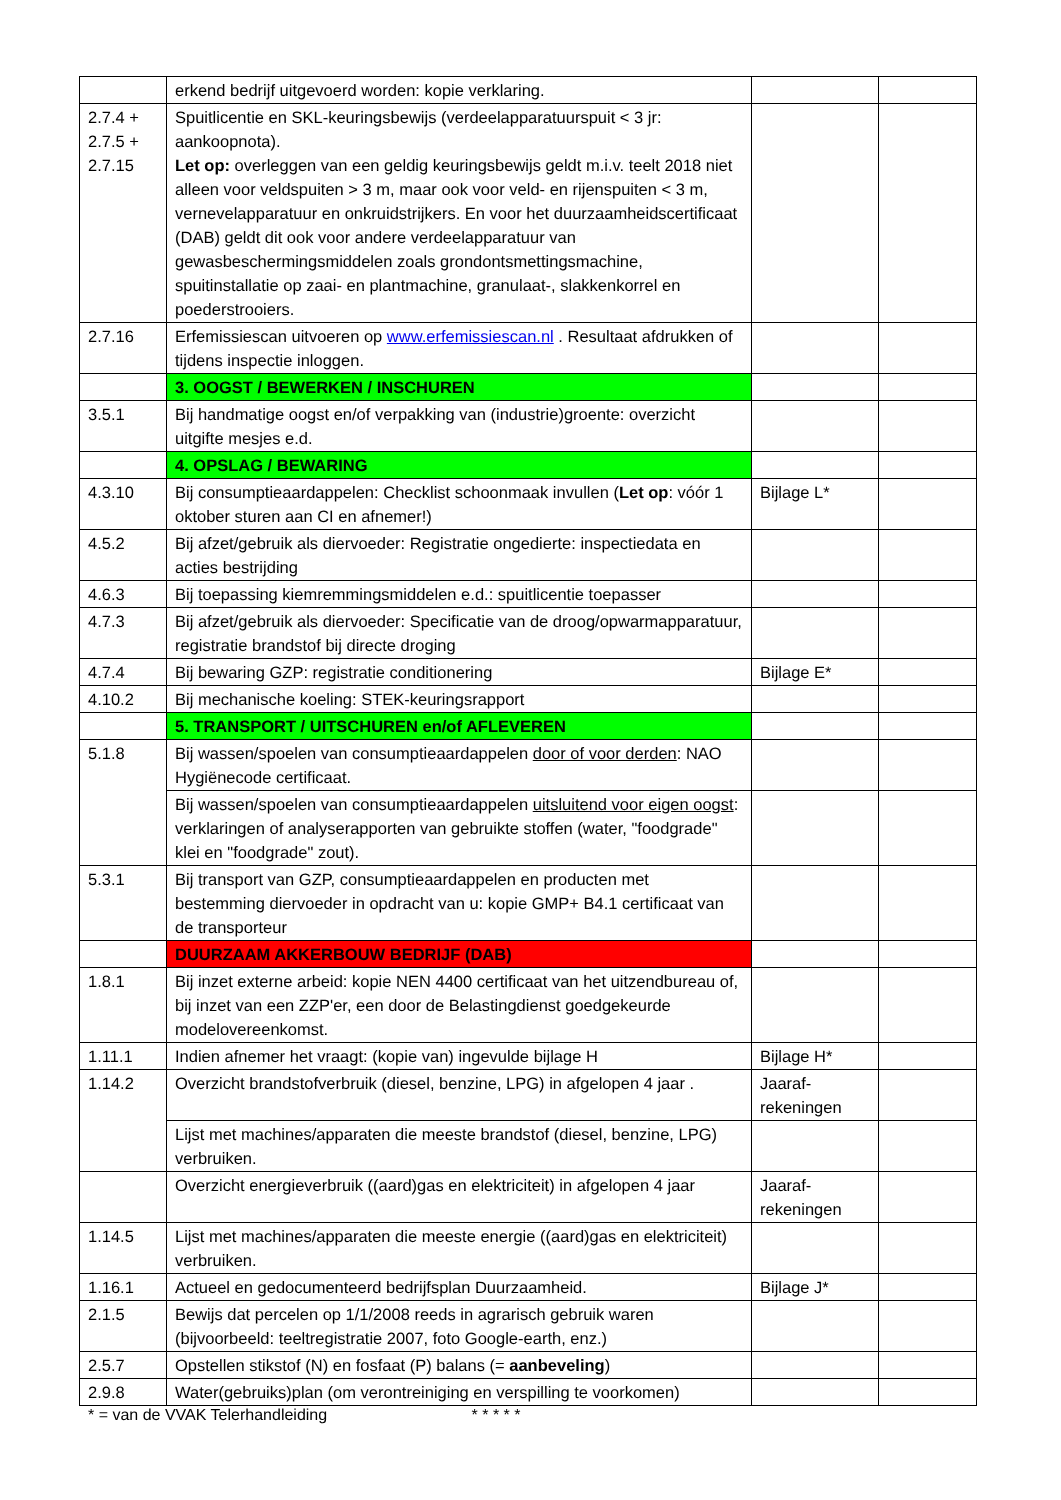| | erkend bedrijf uitgevoerd worden: kopie verklaring. | | |
| 2.7.4 + 2.7.5 + 2.7.15 | Spuitlicentie en SKL-keuringsbewijs (verdeelapparatuurspuit < 3 jr: aankoopnota). Let op: overleggen van een geldig keuringsbewijs geldt m.i.v. teelt 2018 niet alleen voor veldspuiten > 3 m, maar ook voor veld- en rijenspuiten < 3 m, vernevelapparatuur en onkruidstrijkers. En voor het duurzaamheidscertificaat (DAB) geldt dit ook voor andere verdeelapparatuur van gewasbeschermingsmiddelen zoals grondontsmettingsmachine, spuitinstallatie op zaai- en plantmachine, granulaat-, slakkenkorrel en poederstrooiers. | | |
| 2.7.16 | Erfemissiescan uitvoeren op www.erfemissiescan.nl . Resultaat afdrukken of tijdens inspectie inloggen. | | |
| | 3. OOGST / BEWERKEN / INSCHUREN | | |
| 3.5.1 | Bij handmatige oogst en/of verpakking van (industrie)groente: overzicht uitgifte mesjes e.d. | | |
| | 4. OPSLAG / BEWARING | | |
| 4.3.10 | Bij consumptieaardappelen: Checklist schoonmaak invullen ( Let op : vóór 1 oktober sturen aan CI en afnemer!) | Bijlage L* | |
| 4.5.2 | Bij afzet/gebruik als diervoeder: Registratie ongedierte: inspectiedata en acties bestrijding | | |
| 4.6.3 | Bij toepassing kiemremmingsmiddelen e.d.: spuitlicentie toepasser | | |
| 4.7.3 | Bij afzet/gebruik als diervoeder: Specificatie van de droog/opwarmapparatuur, registratie brandstof bij directe droging | | |
| 4.7.4 | Bij bewaring GZP: registratie conditionering | Bijlage E* | |
| 4.10.2 | Bij mechanische koeling: STEK-keuringsrapport | | |
| | 5. TRANSPORT / UITSCHUREN en/of AFLEVEREN | | |
| 5.1.8 | Bij wassen/spoelen van consumptieaardappelen door of voor derden : NAO Hygiënecode certificaat. | | |
| | Bij wassen/spoelen van consumptieaardappelen uitsluitend voor eigen oogst : verklaringen of analyserapporten van gebruikte stoffen (water, "foodgrade" klei en "foodgrade" zout). | | |
| 5.3.1 | Bij transport van GZP, consumptieaardappelen en producten met bestemming diervoeder in opdracht van u: kopie GMP+ B4.1 certificaat van de transporteur | | |
| | DUURZAAM AKKERBOUW BEDRIJF (DAB) | | |
| 1.8.1 | Bij inzet externe arbeid: kopie NEN 4400 certificaat van het uitzendbureau of, bij inzet van een ZZP'er, een door de Belastingdienst goedgekeurde modelovereenkomst. | | |
| 1.11.1 | Indien afnemer het vraagt: (kopie van) ingevulde bijlage H | Bijlage H* | |
| 1.14.2 | Overzicht brandstofverbruik (diesel, benzine, LPG) in afgelopen 4 jaar . | Jaaraf- rekeningen | |
| | Lijst met machines/apparaten die meeste brandstof (diesel, benzine, LPG) verbruiken. | | |
| | Overzicht energieverbruik ((aard)gas en elektriciteit) in afgelopen 4 jaar | Jaaraf- rekeningen | |
| 1.14.5 | Lijst met machines/apparaten die meeste energie ((aard)gas en elektriciteit) verbruiken. | | |
| 1.16.1 | Actueel en gedocumenteerd bedrijfsplan Duurzaamheid. | Bijlage J* | |
| 2.1.5 | Bewijs dat percelen op 1/1/2008 reeds in agrarisch gebruik waren (bijvoorbeeld: teeltregistratie 2007, foto Google-earth, enz.) | | |
| 2.5.7 | Opstellen stikstof (N) en fosfaat (P) balans (= aanbeveling ) | | |
| 2.9.8 | Water(gebruiks)plan (om verontreiniging en verspilling te voorkomen) | | |
* = van de VVAK Telerhandleiding * * * * *